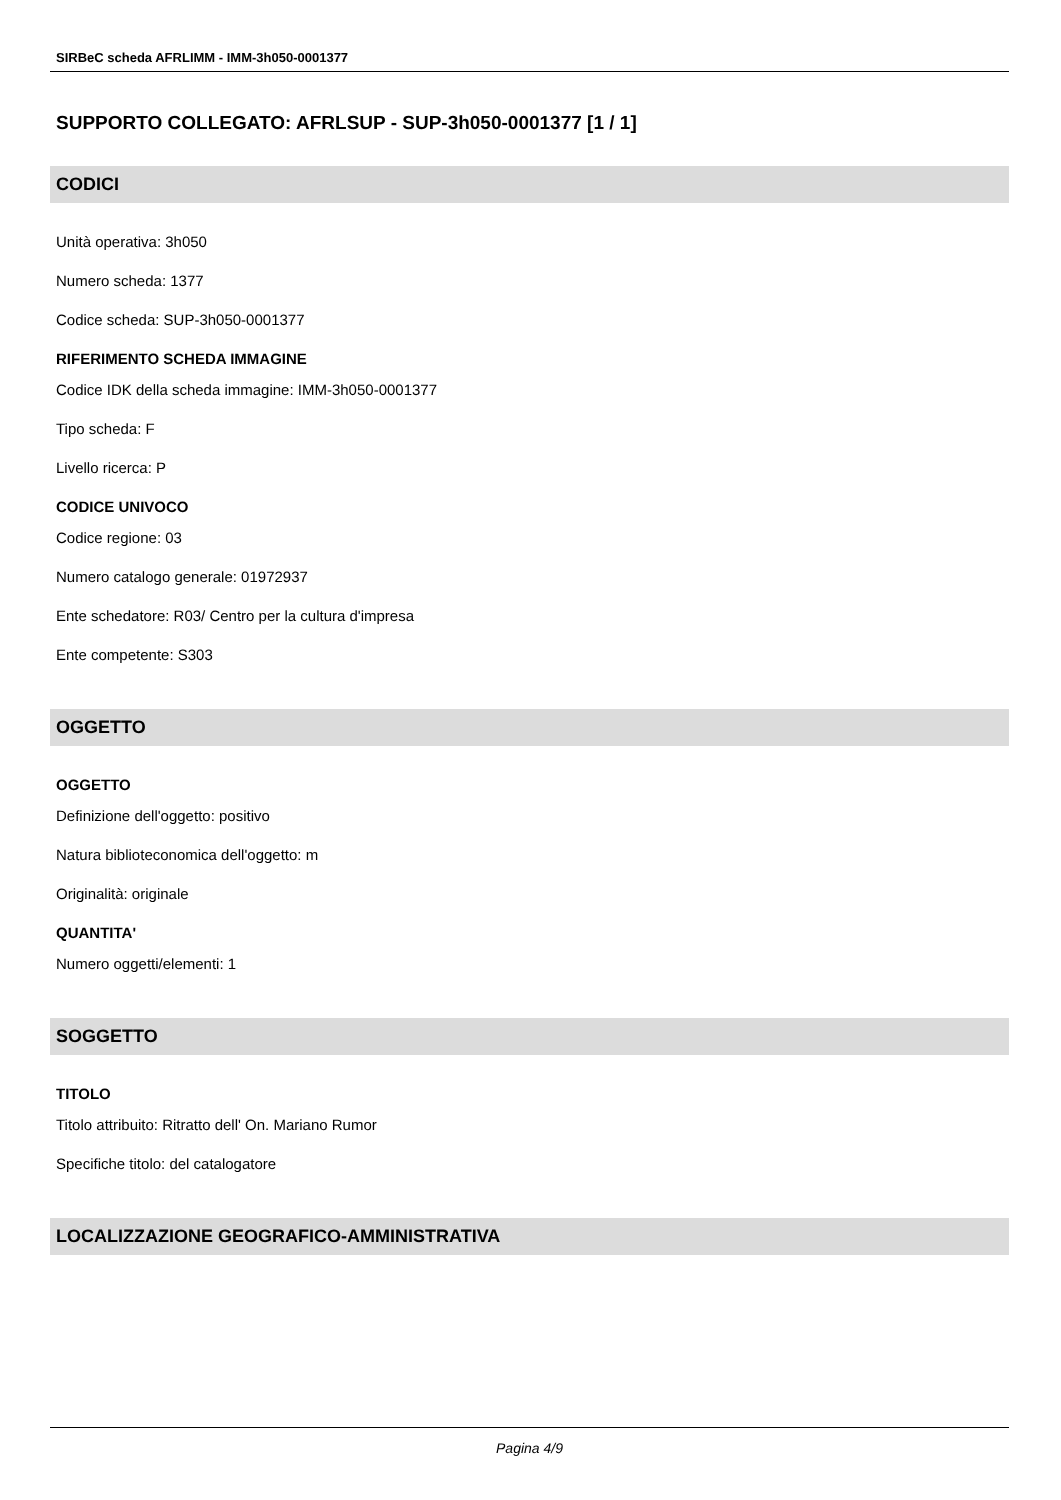SIRBeC scheda AFRLIMM - IMM-3h050-0001377
SUPPORTO COLLEGATO: AFRLSUP - SUP-3h050-0001377 [1 / 1]
CODICI
Unità operativa: 3h050
Numero scheda: 1377
Codice scheda: SUP-3h050-0001377
RIFERIMENTO SCHEDA IMMAGINE
Codice IDK della scheda immagine: IMM-3h050-0001377
Tipo scheda: F
Livello ricerca: P
CODICE UNIVOCO
Codice regione: 03
Numero catalogo generale: 01972937
Ente schedatore: R03/ Centro per la cultura d'impresa
Ente competente: S303
OGGETTO
OGGETTO
Definizione dell'oggetto: positivo
Natura biblioteconomica dell'oggetto: m
Originalità: originale
QUANTITA'
Numero oggetti/elementi: 1
SOGGETTO
TITOLO
Titolo attribuito: Ritratto dell' On. Mariano Rumor
Specifiche titolo: del catalogatore
LOCALIZZAZIONE GEOGRAFICO-AMMINISTRATIVA
Pagina 4/9